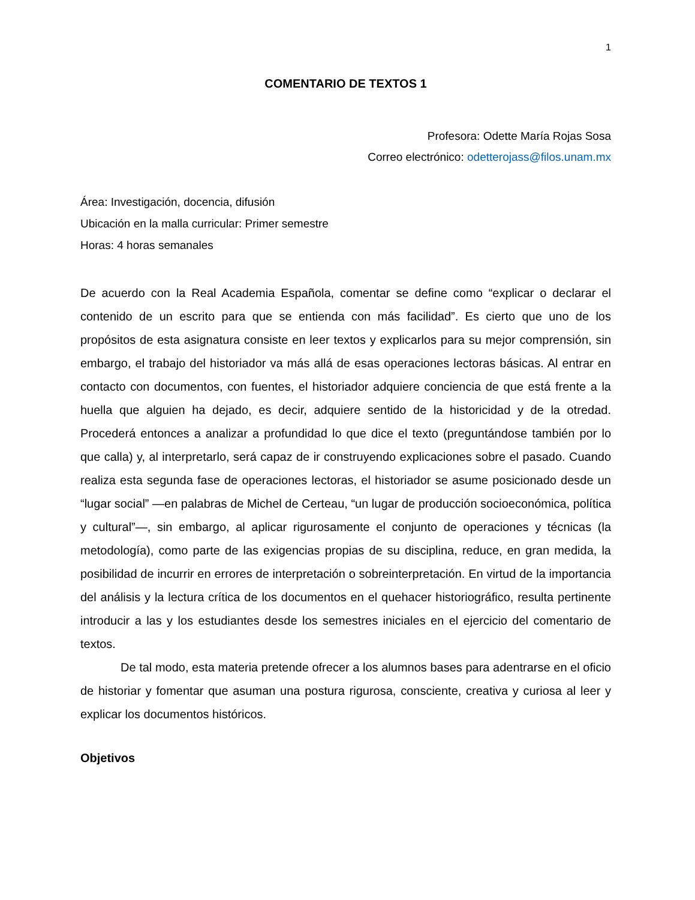1
COMENTARIO DE TEXTOS 1
Profesora: Odette María Rojas Sosa
Correo electrónico: odetterojass@filos.unam.mx
Área: Investigación, docencia, difusión
Ubicación en la malla curricular: Primer semestre
Horas: 4 horas semanales
De acuerdo con la Real Academia Española, comentar se define como “explicar o declarar el contenido de un escrito para que se entienda con más facilidad”. Es cierto que uno de los propósitos de esta asignatura consiste en leer textos y explicarlos para su mejor comprensión, sin embargo, el trabajo del historiador va más allá de esas operaciones lectoras básicas. Al entrar en contacto con documentos, con fuentes, el historiador adquiere conciencia de que está frente a la huella que alguien ha dejado, es decir, adquiere sentido de la historicidad y de la otredad. Procederá entonces a analizar a profundidad lo que dice el texto (preguntándose también por lo que calla) y, al interpretarlo, será capaz de ir construyendo explicaciones sobre el pasado. Cuando realiza esta segunda fase de operaciones lectoras, el historiador se asume posicionado desde un “lugar social” —en palabras de Michel de Certeau, “un lugar de producción socioeconómica, política y cultural”—, sin embargo, al aplicar rigurosamente el conjunto de operaciones y técnicas (la metodología), como parte de las exigencias propias de su disciplina, reduce, en gran medida, la posibilidad de incurrir en errores de interpretación o sobreinterpretación. En virtud de la importancia del análisis y la lectura crítica de los documentos en el quehacer historiográfico, resulta pertinente introducir a las y los estudiantes desde los semestres iniciales en el ejercicio del comentario de textos.
De tal modo, esta materia pretende ofrecer a los alumnos bases para adentrarse en el oficio de historiar y fomentar que asuman una postura rigurosa, consciente, creativa y curiosa al leer y explicar los documentos históricos.
Objetivos